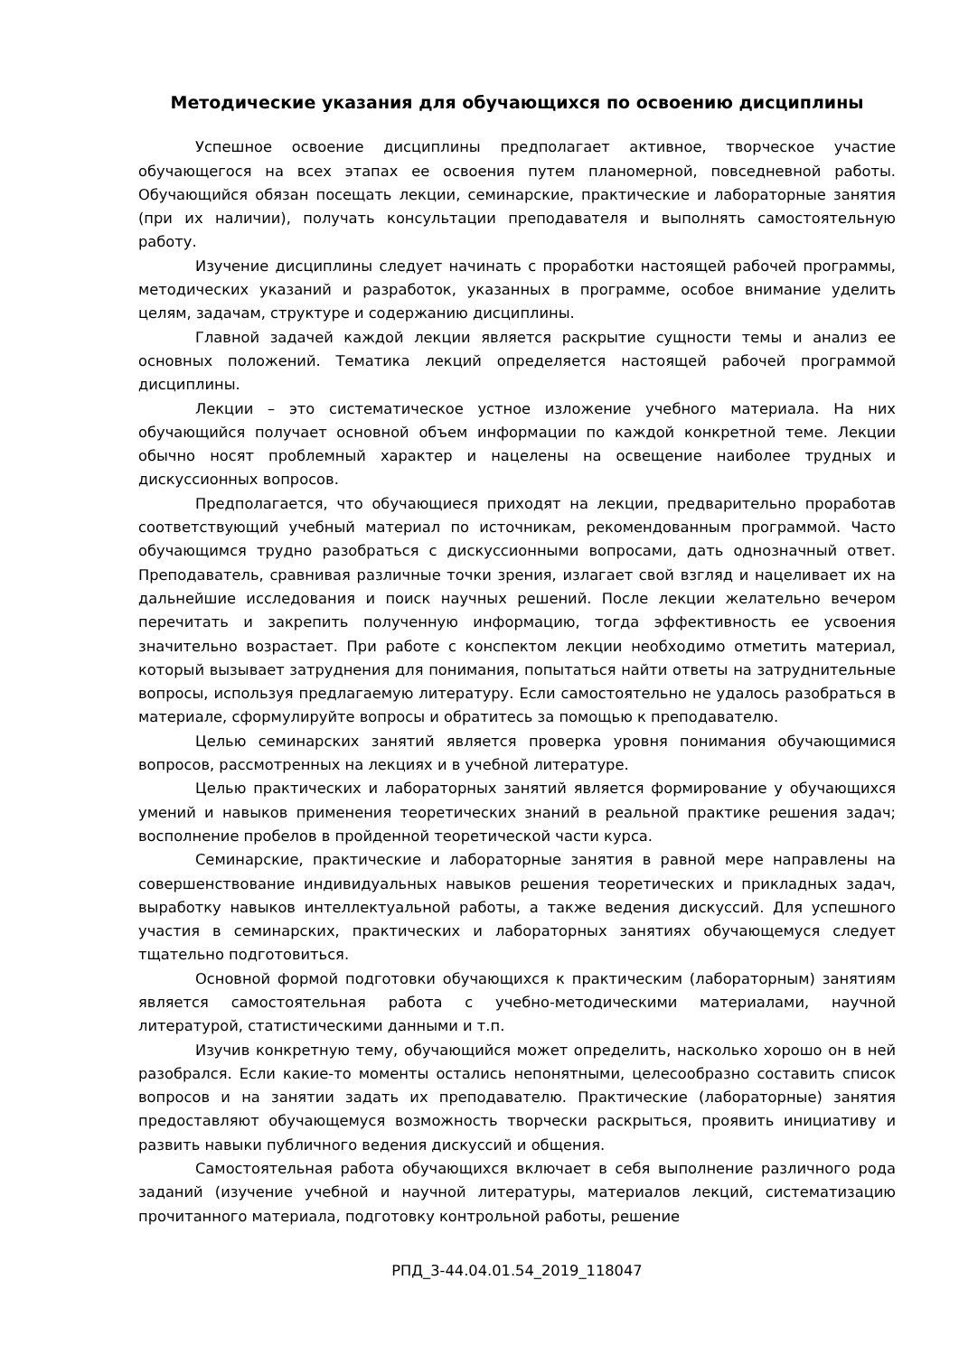Методические указания для обучающихся по освоению дисциплины
Успешное освоение дисциплины предполагает активное, творческое участие обучающегося на всех этапах ее освоения путем планомерной, повседневной работы. Обучающийся обязан посещать лекции, семинарские, практические и лабораторные занятия (при их наличии), получать консультации преподавателя и выполнять самостоятельную работу.
Изучение дисциплины следует начинать с проработки настоящей рабочей программы, методических указаний и разработок, указанных в программе, особое внимание уделить целям, задачам, структуре и содержанию дисциплины.
Главной задачей каждой лекции является раскрытие сущности темы и анализ ее основных положений. Тематика лекций определяется настоящей рабочей программой дисциплины.
Лекции – это систематическое устное изложение учебного материала. На них обучающийся получает основной объем информации по каждой конкретной теме. Лекции обычно носят проблемный характер и нацелены на освещение наиболее трудных и дискуссионных вопросов.
Предполагается, что обучающиеся приходят на лекции, предварительно проработав соответствующий учебный материал по источникам, рекомендованным программой. Часто обучающимся трудно разобраться с дискуссионными вопросами, дать однозначный ответ. Преподаватель, сравнивая различные точки зрения, излагает свой взгляд и нацеливает их на дальнейшие исследования и поиск научных решений. После лекции желательно вечером перечитать и закрепить полученную информацию, тогда эффективность ее усвоения значительно возрастает. При работе с конспектом лекции необходимо отметить материал, который вызывает затруднения для понимания, попытаться найти ответы на затруднительные вопросы, используя предлагаемую литературу. Если самостоятельно не удалось разобраться в материале, сформулируйте вопросы и обратитесь за помощью к преподавателю.
Целью семинарских занятий является проверка уровня понимания обучающимися вопросов, рассмотренных на лекциях и в учебной литературе.
Целью практических и лабораторных занятий является формирование у обучающихся умений и навыков применения теоретических знаний в реальной практике решения задач; восполнение пробелов в пройденной теоретической части курса.
Семинарские, практические и лабораторные занятия в равной мере направлены на совершенствование индивидуальных навыков решения теоретических и прикладных задач, выработку навыков интеллектуальной работы, а также ведения дискуссий. Для успешного участия в семинарских, практических и лабораторных занятиях обучающемуся следует тщательно подготовиться.
Основной формой подготовки обучающихся к практическим (лабораторным) занятиям является самостоятельная работа с учебно-методическими материалами, научной литературой, статистическими данными и т.п.
Изучив конкретную тему, обучающийся может определить, насколько хорошо он в ней разобрался. Если какие-то моменты остались непонятными, целесообразно составить список вопросов и на занятии задать их преподавателю. Практические (лабораторные) занятия предоставляют обучающемуся возможность творчески раскрыться, проявить инициативу и развить навыки публичного ведения дискуссий и общения.
Самостоятельная работа обучающихся включает в себя выполнение различного рода заданий (изучение учебной и научной литературы, материалов лекций, систематизацию прочитанного материала, подготовку контрольной работы, решение
РПД_3-44.04.01.54_2019_118047